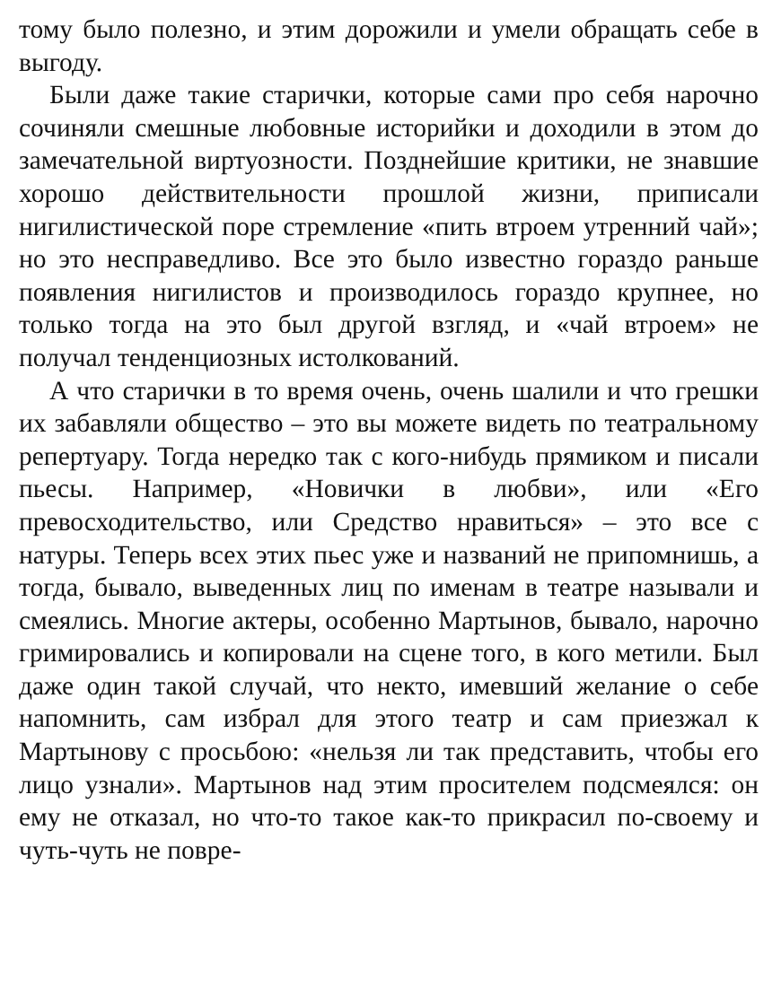тому было полезно, и этим дорожили и умели обращать себе в выгоду.
Были даже такие старички, которые сами про себя нарочно сочиняли смешные любовные историйки и доходили в этом до замечательной виртуозности. Позднейшие критики, не знавшие хорошо действительности прошлой жизни, приписали нигилистической поре стремление «пить втроем утренний чай»; но это несправедливо. Все это было известно гораздо раньше появления нигилистов и производилось гораздо крупнее, но только тогда на это был другой взгляд, и «чай втроем» не получал тенденциозных истолкований.
А что старички в то время очень, очень шалили и что грешки их забавляли общество – это вы можете видеть по театральному репертуару. Тогда нередко так с кого-нибудь прямиком и писали пьесы. Например, «Новички в любви», или «Его превосходительство, или Средство нравиться» – это все с натуры. Теперь всех этих пьес уже и названий не припомнишь, а тогда, бывало, выведенных лиц по именам в театре называли и смеялись. Многие актеры, особенно Мартынов, бывало, нарочно гримировались и копировали на сцене того, в кого метили. Был даже один такой случай, что некто, имевший желание о себе напомнить, сам избрал для этого театр и сам приезжал к Мартынову с просьбою: «нельзя ли так представить, чтобы его лицо узнали». Мартынов над этим просителем подсмеялся: он ему не отказал, но что-то такое как-то прикрасил по-своему и чуть-чуть не повре-